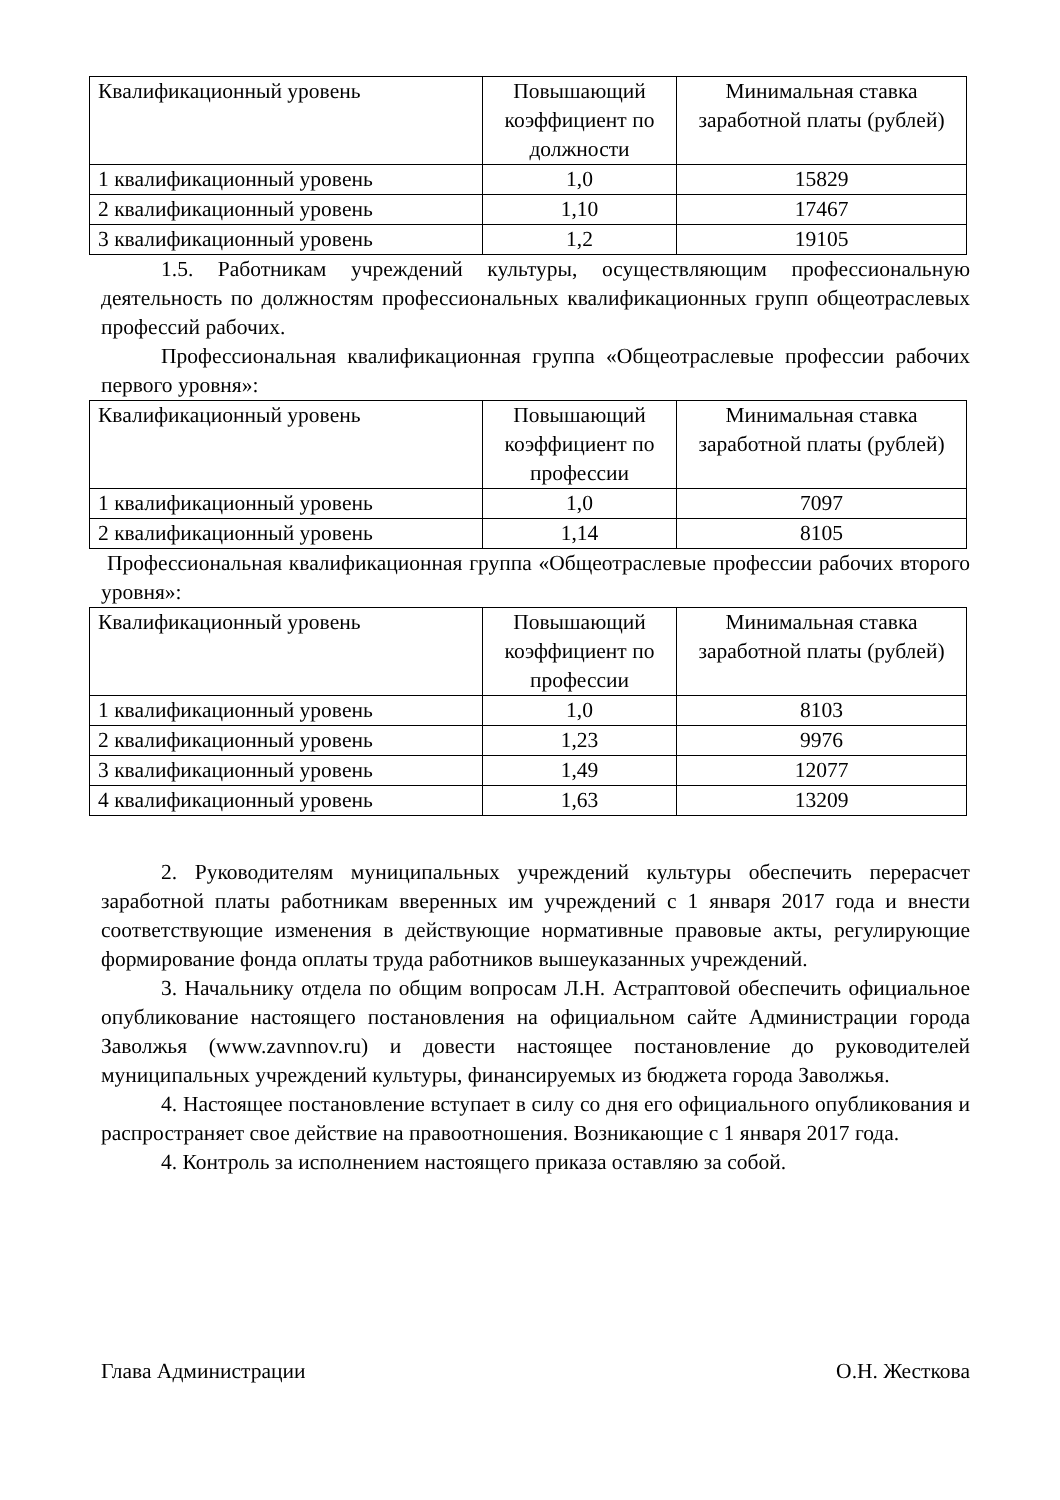| Квалификационный уровень | Повышающий коэффициент по должности | Минимальная ставка заработной платы (рублей) |
| --- | --- | --- |
| 1 квалификационный уровень | 1,0 | 15829 |
| 2 квалификационный уровень | 1,10 | 17467 |
| 3 квалификационный уровень | 1,2 | 19105 |
1.5. Работникам учреждений культуры, осуществляющим профессиональную деятельность по должностям профессиональных квалификационных групп общеотраслевых профессий рабочих.
Профессиональная квалификационная группа «Общеотраслевые профессии рабочих первого уровня»:
| Квалификационный уровень | Повышающий коэффициент по профессии | Минимальная ставка заработной платы (рублей) |
| --- | --- | --- |
| 1 квалификационный уровень | 1,0 | 7097 |
| 2 квалификационный уровень | 1,14 | 8105 |
Профессиональная квалификационная группа «Общеотраслевые профессии рабочих второго уровня»:
| Квалификационный уровень | Повышающий коэффициент по профессии | Минимальная ставка заработной платы (рублей) |
| --- | --- | --- |
| 1 квалификационный уровень | 1,0 | 8103 |
| 2 квалификационный уровень | 1,23 | 9976 |
| 3 квалификационный уровень | 1,49 | 12077 |
| 4 квалификационный уровень | 1,63 | 13209 |
2. Руководителям муниципальных учреждений культуры обеспечить перерасчет заработной платы работникам вверенных им учреждений с 1 января 2017 года и внести соответствующие изменения в действующие нормативные правовые акты, регулирующие формирование фонда оплаты труда работников вышеуказанных учреждений.
3. Начальнику отдела по общим вопросам Л.Н. Астраптовой обеспечить официальное опубликование настоящего постановления на официальном сайте Администрации города Заволжья (www.zavnnov.ru) и довести настоящее постановление до руководителей муниципальных учреждений культуры, финансируемых из бюджета города Заволжья.
4. Настоящее постановление вступает в силу со дня его официального опубликования и распространяет свое действие на правоотношения. Возникающие с 1 января 2017 года.
4. Контроль за исполнением настоящего приказа оставляю за собой.
Глава Администрации О.Н. Жесткова